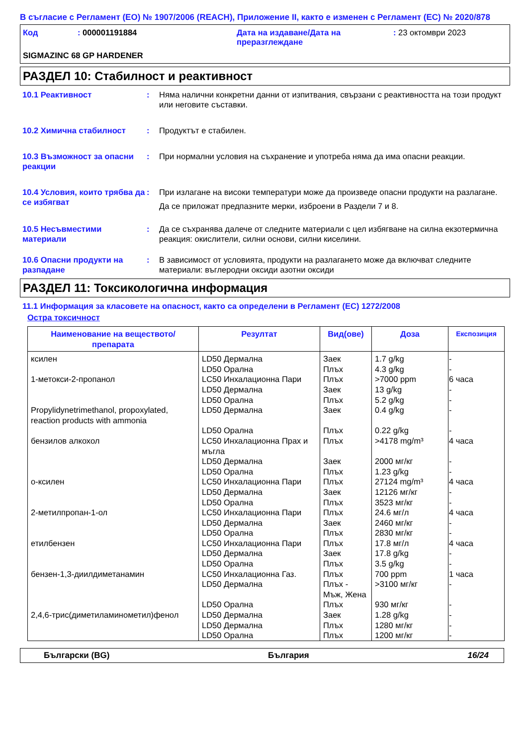В съгласие с Регламент (ЕО) № 1907/2006 (REACH), Приложение II, както е изменен с Регламент (ЕС) № 2020/878
| Код | : 000001191884 | Дата на издаване/Дата на преразглеждане | : 23 октомври 2023 |
SIGMAZINC 68 GP HARDENER
РАЗДЕЛ 10: Стабилност и реактивност
10.1 Реактивност : Няма налични конкретни данни от изпитвания, свързани с реактивността на този продукт или неговите съставки.
10.2 Химична стабилност : Продуктът е стабилен.
10.3 Възможност за опасни реакции
: При нормални условия на съхранение и употреба няма да има опасни реакции.
10.4 Условия, които трябва да се избягват
: При излагане на високи температури може да произведе опасни продукти на разлагане.
Да се приложат предпазните мерки, изброени в Раздели 7 и 8.
10.5 Несъвместими материали
: Да се съхранява далече от следните материали с цел избягване на силна екзотермична реакция: окислители, силни основи, силни киселини.
10.6 Опасни продукти на разпадане
: В зависимост от условията, продукти на разлагането може да включват следните материали: въглеродни оксиди азотни оксиди
РАЗДЕЛ 11: Токсикологична информация
11.1 Информация за класовете на опасност, както са определени в Регламент (ЕС) 1272/2008
Остра токсичност
| Наименование на веществото/ препарата | Резултат | Вид(ове) | Доза | Експозиция |
| --- | --- | --- | --- | --- |
| ксилен 1-метокси-2-пропанол Propylidynetrimethanol, propoxylated, reaction products with ammonia бензилов алкохол о-ксилен 2-метилпропан-1-ол етилбензен бензен-1,3-диилдиметанамин 2,4,6-трис(диметиламинометил)фенол | LD50 Дермална LD50 Орална LC50 Инхалационна Пари LD50 Дермална LD50 Орална LD50 Дермална LD50 Орална LC50 Инхалационна Прах и мъгла LD50 Дермална LD50 Орална LC50 Инхалационна Пари LD50 Дермална LD50 Орална LC50 Инхалационна Пари LD50 Дермална LD50 Орална LC50 Инхалационна Пари LD50 Дермална LD50 Орална LC50 Инхалационна Газ. LD50 Дермална LD50 Орална LD50 Дермална LD50 Дермална LD50 Орална | Заек Плъх Плъх Заек Плъх Заек Плъх Плъх Заек Плъх Плъх Заек Плъх Плъх Заек Плъх Плъх Заек Плъх Плъх Плъх - Мъж, Жена Плъх Заек Плъх Плъх | 1.7 g/kg 4.3 g/kg >7000 ppm 13 g/kg 5.2 g/kg 0.4 g/kg 0.22 g/kg >4178 mg/m³ 2000 мг/кг 1.23 g/kg 27124 mg/m³ 12126 мг/кг 3523 мг/кг 24.6 мг/л 2460 мг/кг 2830 мг/кг 17.8 мг/л 17.8 g/kg 3.5 g/kg 700 ppm >3100 мг/кг 930 мг/кг 1.28 g/kg 1280 мг/кг 1200 мг/кг | - - 6 часа - - - - 4 часа - - 4 часа - - 4 часа - - 4 часа - - 1 часа - - - - - |
Български (BG) България 16/24